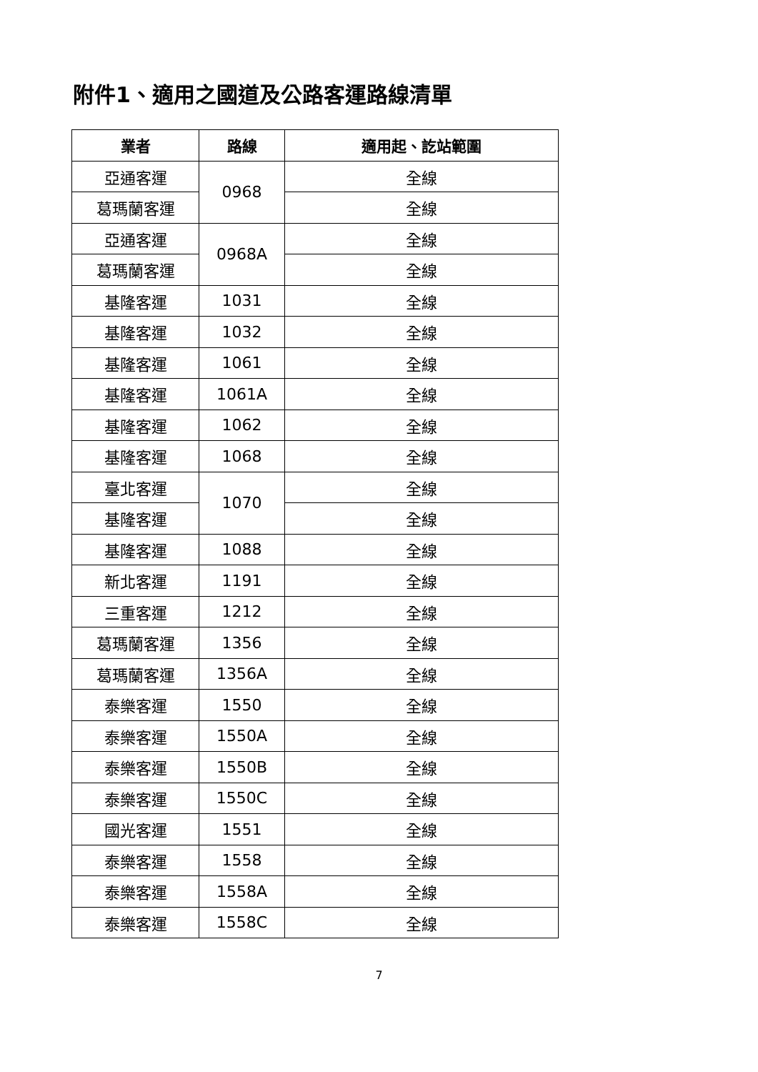附件1、適用之國道及公路客運路線清單
| 業者 | 路線 | 適用起、訖站範圍 |
| --- | --- | --- |
| 亞通客運 | 0968 | 全線 |
| 葛瑪蘭客運 | | 全線 |
| 亞通客運 | 0968A | 全線 |
| 葛瑪蘭客運 | | 全線 |
| 基隆客運 | 1031 | 全線 |
| 基隆客運 | 1032 | 全線 |
| 基隆客運 | 1061 | 全線 |
| 基隆客運 | 1061A | 全線 |
| 基隆客運 | 1062 | 全線 |
| 基隆客運 | 1068 | 全線 |
| 臺北客運 | 1070 | 全線 |
| 基隆客運 | | 全線 |
| 基隆客運 | 1088 | 全線 |
| 新北客運 | 1191 | 全線 |
| 三重客運 | 1212 | 全線 |
| 葛瑪蘭客運 | 1356 | 全線 |
| 葛瑪蘭客運 | 1356A | 全線 |
| 泰樂客運 | 1550 | 全線 |
| 泰樂客運 | 1550A | 全線 |
| 泰樂客運 | 1550B | 全線 |
| 泰樂客運 | 1550C | 全線 |
| 國光客運 | 1551 | 全線 |
| 泰樂客運 | 1558 | 全線 |
| 泰樂客運 | 1558A | 全線 |
| 泰樂客運 | 1558C | 全線 |
7